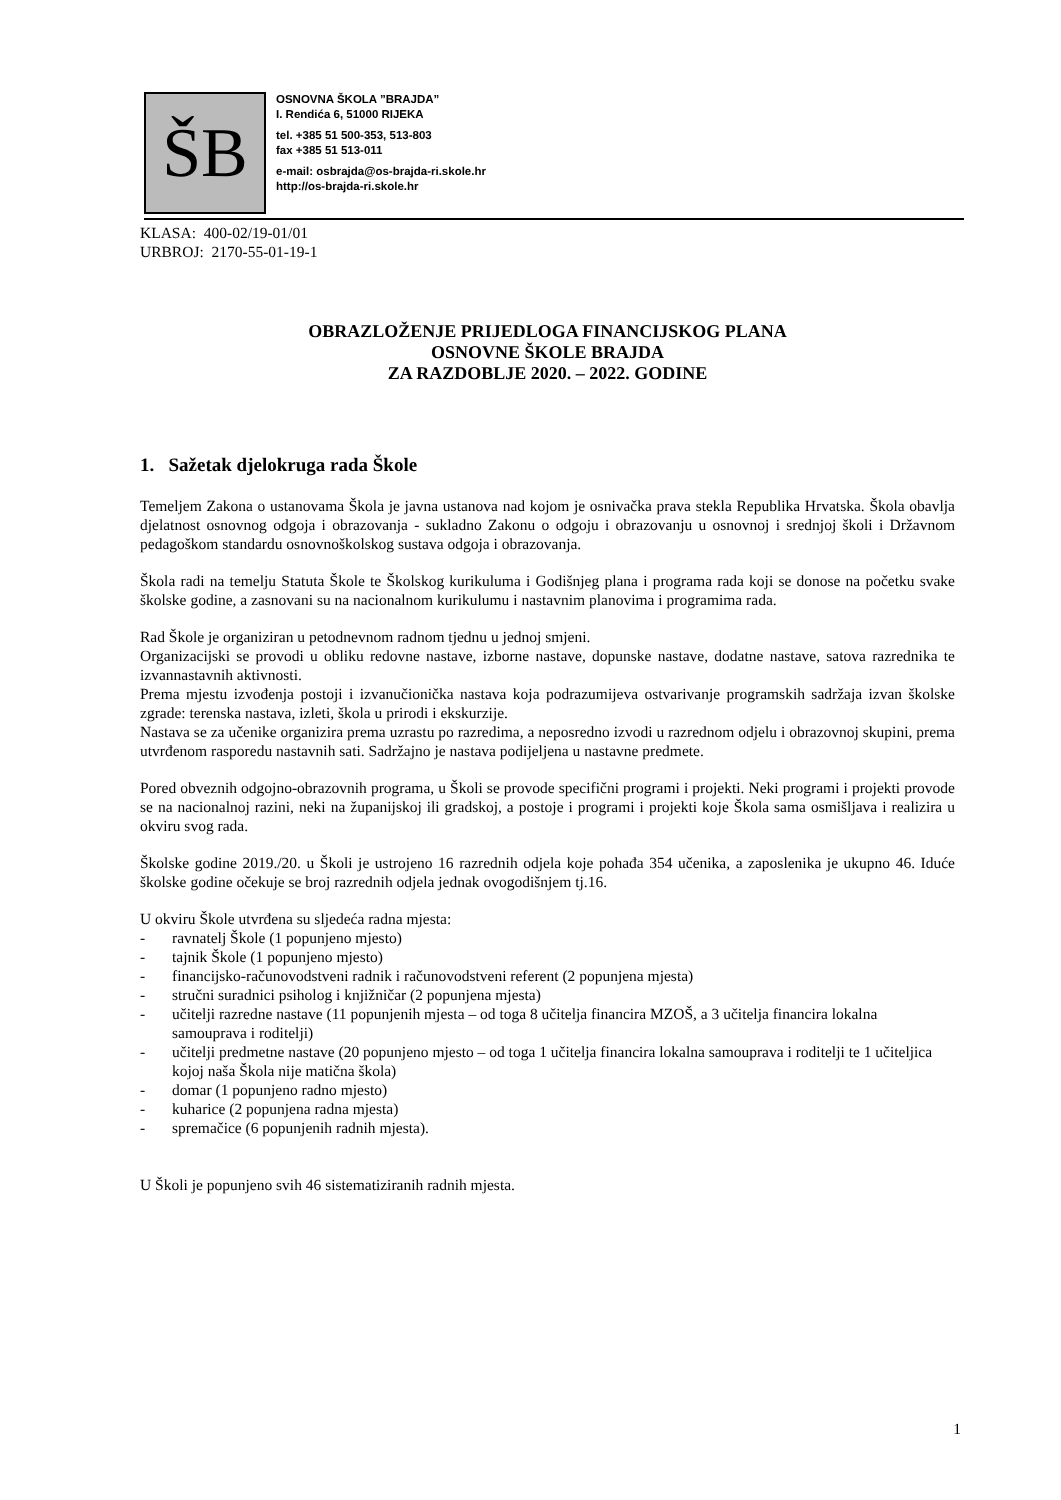ŠB
OSNOVNA ŠKOLA ”BRAJDA”
I. Rendića 6, 51000 RIJEKA
tel. +385 51 500-353, 513-803
fax +385 51 513-011
e-mail: osbrajda@os-brajda-ri.skole.hr
http://os-brajda-ri.skole.hr
KLASA: 400-02/19-01/01
URBROJ: 2170-55-01-19-1
OBRAZLOŽENJE PRIJEDLOGA FINANCIJSKOG PLANA
OSNOVNE ŠKOLE BRAJDA
ZA RAZDOBLJE 2020. – 2022. GODINE
1. Sažetak djelokruga rada Škole
Temeljem Zakona o ustanovama Škola je javna ustanova nad kojom je osnivačka prava stekla Republika Hrvatska. Škola obavlja djelatnost osnovnog odgoja i obrazovanja - sukladno Zakonu o odgoju i obrazovanju u osnovnoj i srednjoj školi i Državnom pedagoškom standardu osnovnoškolskog sustava odgoja i obrazovanja.
Škola radi na temelju Statuta Škole te Školskog kurikuluma i Godišnjeg plana i programa rada koji se donose na početku svake školske godine, a zasnovani su na nacionalnom kurikulumu i nastavnim planovima i programima rada.
Rad Škole je organiziran u petodnevnom radnom tjednu u jednoj smjeni.
Organizacijski se provodi u obliku redovne nastave, izborne nastave, dopunske nastave, dodatne nastave, satova razrednika te izvannastavnih aktivnosti.
Prema mjestu izvođenja postoji i izvanučionička nastava koja podrazumijeva ostvarivanje programskih sadržaja izvan školske zgrade: terenska nastava, izleti, škola u prirodi i ekskurzije.
Nastava se za učenike organizira prema uzrastu po razredima, a neposredno izvodi u razrednom odjelu i obrazovnoj skupini, prema utvrđenom rasporedu nastavnih sati. Sadržajno je nastava podijeljena u nastavne predmete.
Pored obveznih odgojno-obrazovnih programa, u Školi se provode specifični programi i projekti. Neki programi i projekti provode se na nacionalnoj razini, neki na županijskoj ili gradskoj, a postoje i programi i projekti koje Škola sama osmišljava i realizira u okviru svog rada.
Školske godine 2019./20. u Školi je ustrojeno 16 razrednih odjela koje pohađa 354 učenika, a zaposlenika je ukupno 46. Iduće školske godine očekuje se broj razrednih odjela jednak ovogodišnjem tj.16.
U okviru Škole utvrđena su sljedeća radna mjesta:
- ravnatelj Škole (1 popunjeno mjesto)
- tajnik Škole (1 popunjeno mjesto)
- financijsko-računovodstveni radnik i računovodstveni referent (2 popunjena mjesta)
- stručni suradnici psiholog i knjižničar (2 popunjena mjesta)
- učitelji razredne nastave (11 popunjenih mjesta – od toga 8 učitelja financira MZOŠ, a 3 učitelja financira lokalna samouprava i roditelji)
- učitelji predmetne nastave (20 popunjeno mjesto – od toga 1 učitelja financira lokalna samouprava i roditelji te 1 učiteljica kojoj naša Škola nije matična škola)
- domar (1 popunjeno radno mjesto)
- kuharice (2 popunjena radna mjesta)
- spremačice (6 popunjenih radnih mjesta).
U Školi je popunjeno svih 46 sistematiziranih radnih mjesta.
1